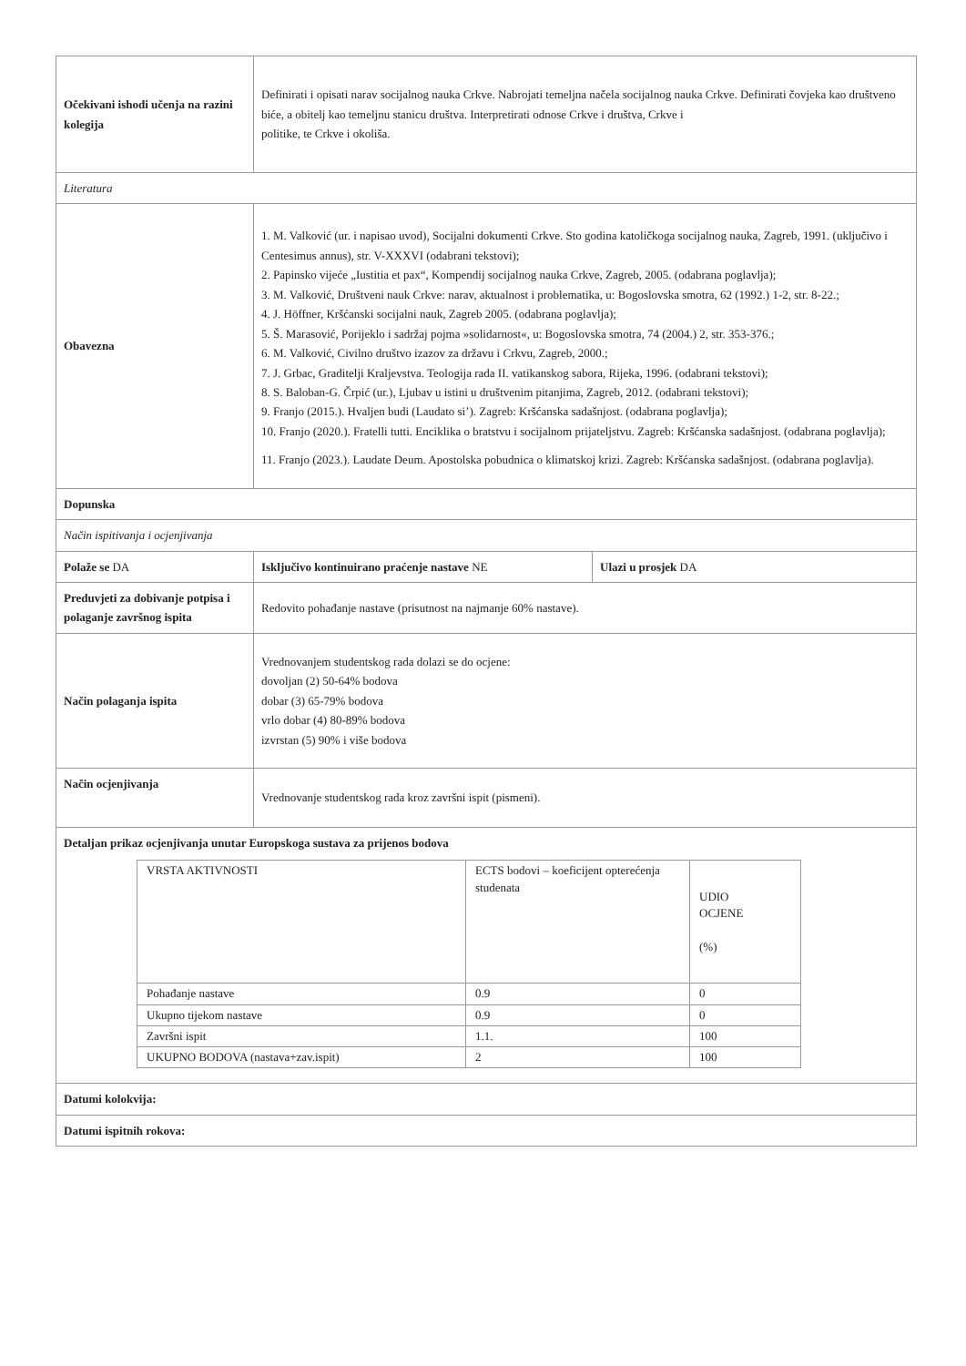| Očekivani ishodi učenja na razini kolegija | Definirati i opisati narav socijalnog nauka Crkve. Nabrojati temeljna načela socijalnog nauka Crkve. Definirati čovjeka kao društveno biće, a obitelj kao temeljnu stanicu društva. Interpretirati odnose Crkve i društva, Crkve i politike, te Crkve i okoliša. | | |
| Literatura | | | |
| Obavezna | 1. M. Valković (ur. i napisao uvod), Socijalni dokumenti Crkve. Sto godina katoličkoga socijalnog nauka, Zagreb, 1991. (uključivo i Centesimus annus), str. V-XXXVI (odabrani tekstovi); 2. Papinsko vijeće „Iustitia et pax“, Kompendij socijalnog nauka Crkve, Zagreb, 2005. (odabrana poglavlja); 3. M. Valković, Društveni nauk Crkve: narav, aktualnost i problematika, u: Bogoslovska smotra, 62 (1992.) 1-2, str. 8-22.; 4. J. Höffner, Kršćanski socijalni nauk, Zagreb 2005. (odabrana poglavlja); 5. Š. Marasović, Porijeklo i sadržaj pojma »solidarnost«, u: Bogoslovska smotra, 74 (2004.) 2, str. 353-376.; 6. M. Valković, Civilno društvo izazov za državu i Crkvu, Zagreb, 2000.; 7. J. Grbac, Graditelji Kraljevstva. Teologija rada II. vatikanskog sabora, Rijeka, 1996. (odabrani tekstovi); 8. S. Baloban-G. Črpić (ur.), Ljubav u istini u društvenim pitanjima, Zagreb, 2012. (odabrani tekstovi); 9. Franjo (2015.). Hvaljen budi (Laudato si’). Zagreb: Kršćanska sadašnjost. (odabrana poglavlja); 10. Franjo (2020.). Fratelli tutti. Enciklika o bratstvu i socijalnom prijateljstvu. Zagreb: Kršćanska sadašnjost. (odabrana poglavlja); 11. Franjo (2023.). Laudate Deum. Apostolska pobudnica o klimatskoj krizi. Zagreb: Kršćanska sadašnjost. (odabrana poglavlja). | | |
| Dopunska | | | |
| Način ispitivanja i ocjenjivanja | | | |
| Polaže se DA | | Isključivo kontinuirano praćenje nastave NE | Ulazi u prosjek DA |
| Preduvjeti za dobivanje potpisa i polaganje završnog ispita | Redovito pohađanje nastave (prisutnost na najmanje 60% nastave). | | |
| Način polaganja ispita | Vrednovanjem studentskog rada dolazi se do ocjene: dovoljan (2) 50-64% bodova dobar (3) 65-79% bodova vrlo dobar (4) 80-89% bodova izvrstan (5) 90% i više bodova | | |
| Način ocjenjivanja | Vrednovanje studentskog rada kroz završni ispit (pismeni). | | |
| Detaljan prikaz ocjenjivanja unutar Europskoga sustava za prijenos bodova / VRSTA AKTIVNOSTI / ECTS bodovi – koeficijent opterećenja studenata / UDIO OCJENE (%) / / Pohađanje nastave / 0.9 / 0 / / Ukupno tijekom nastave / 0.9 / 0 / / Završni ispit / 1.1. / 100 / / UKUPNO BODOVA (nastava+zav.ispit) / 2 / 100 / | | | |
| Datumi kolokvija: | | | |
| Datumi ispitnih rokova: | | | |